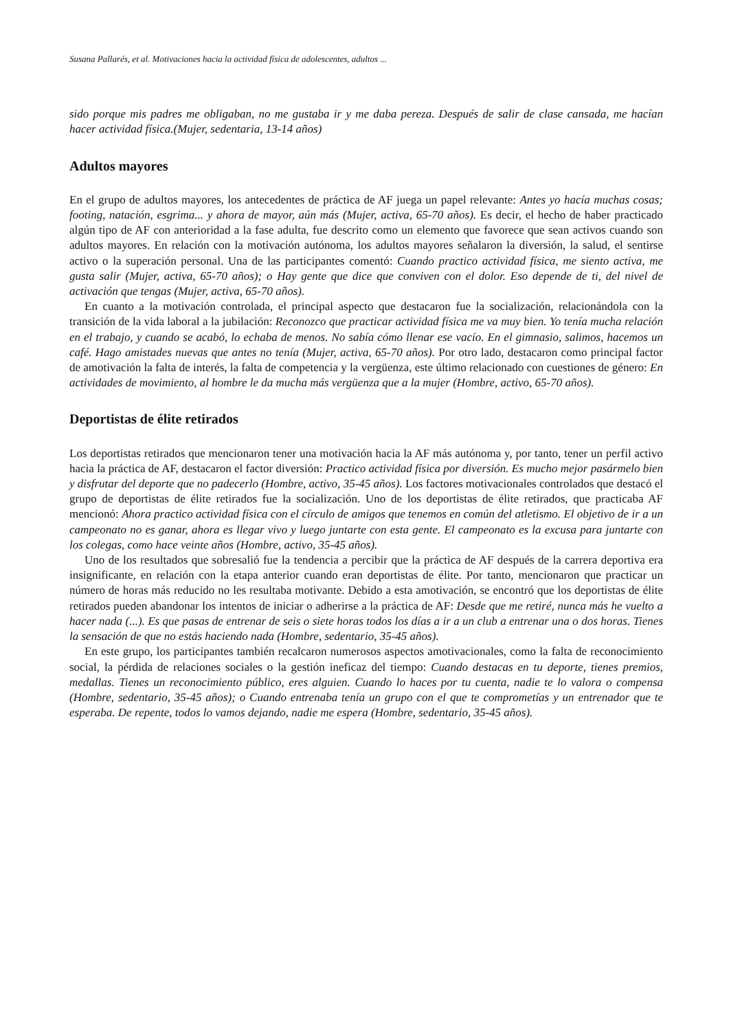Susana Pallarés, et al. Motivaciones hacia la actividad física de adolescentes, adultos ...
sido porque mis padres me obligaban, no me gustaba ir y me daba pereza. Después de salir de clase cansada, me hacían hacer actividad física.(Mujer, sedentaria, 13-14 años)
Adultos mayores
En el grupo de adultos mayores, los antecedentes de práctica de AF juega un papel relevante: Antes yo hacía muchas cosas; footing, natación, esgrima... y ahora de mayor, aún más (Mujer, activa, 65-70 años). Es decir, el hecho de haber practicado algún tipo de AF con anterioridad a la fase adulta, fue descrito como un elemento que favorece que sean activos cuando son adultos mayores. En relación con la motivación autónoma, los adultos mayores señalaron la diversión, la salud, el sentirse activo o la superación personal. Una de las participantes comentó: Cuando practico actividad física, me siento activa, me gusta salir (Mujer, activa, 65-70 años); o Hay gente que dice que conviven con el dolor. Eso depende de ti, del nivel de activación que tengas (Mujer, activa, 65-70 años).
En cuanto a la motivación controlada, el principal aspecto que destacaron fue la socialización, relacionándola con la transición de la vida laboral a la jubilación: Reconozco que practicar actividad física me va muy bien. Yo tenía mucha relación en el trabajo, y cuando se acabó, lo echaba de menos. No sabía cómo llenar ese vacío. En el gimnasio, salimos, hacemos un café. Hago amistades nuevas que antes no tenía (Mujer, activa, 65-70 años). Por otro lado, destacaron como principal factor de amotivación la falta de interés, la falta de competencia y la vergüenza, este último relacionado con cuestiones de género: En actividades de movimiento, al hombre le da mucha más vergüenza que a la mujer (Hombre, activo, 65-70 años).
Deportistas de élite retirados
Los deportistas retirados que mencionaron tener una motivación hacia la AF más autónoma y, por tanto, tener un perfil activo hacia la práctica de AF, destacaron el factor diversión: Practico actividad física por diversión. Es mucho mejor pasármelo bien y disfrutar del deporte que no padecerlo (Hombre, activo, 35-45 años). Los factores motivacionales controlados que destacó el grupo de deportistas de élite retirados fue la socialización. Uno de los deportistas de élite retirados, que practicaba AF mencionó: Ahora practico actividad física con el círculo de amigos que tenemos en común del atletismo. El objetivo de ir a un campeonato no es ganar, ahora es llegar vivo y luego juntarte con esta gente. El campeonato es la excusa para juntarte con los colegas, como hace veinte años (Hombre, activo, 35-45 años).
Uno de los resultados que sobresalió fue la tendencia a percibir que la práctica de AF después de la carrera deportiva era insignificante, en relación con la etapa anterior cuando eran deportistas de élite. Por tanto, mencionaron que practicar un número de horas más reducido no les resultaba motivante. Debido a esta amotivación, se encontró que los deportistas de élite retirados pueden abandonar los intentos de iniciar o adherirse a la práctica de AF: Desde que me retiré, nunca más he vuelto a hacer nada (...). Es que pasas de entrenar de seis o siete horas todos los días a ir a un club a entrenar una o dos horas. Tienes la sensación de que no estás haciendo nada (Hombre, sedentario, 35-45 años).
En este grupo, los participantes también recalcaron numerosos aspectos amotivacionales, como la falta de reconocimiento social, la pérdida de relaciones sociales o la gestión ineficaz del tiempo: Cuando destacas en tu deporte, tienes premios, medallas. Tienes un reconocimiento público, eres alguien. Cuando lo haces por tu cuenta, nadie te lo valora o compensa (Hombre, sedentario, 35-45 años); o Cuando entrenaba tenía un grupo con el que te comprometías y un entrenador que te esperaba. De repente, todos lo vamos dejando, nadie me espera (Hombre, sedentario, 35-45 años).